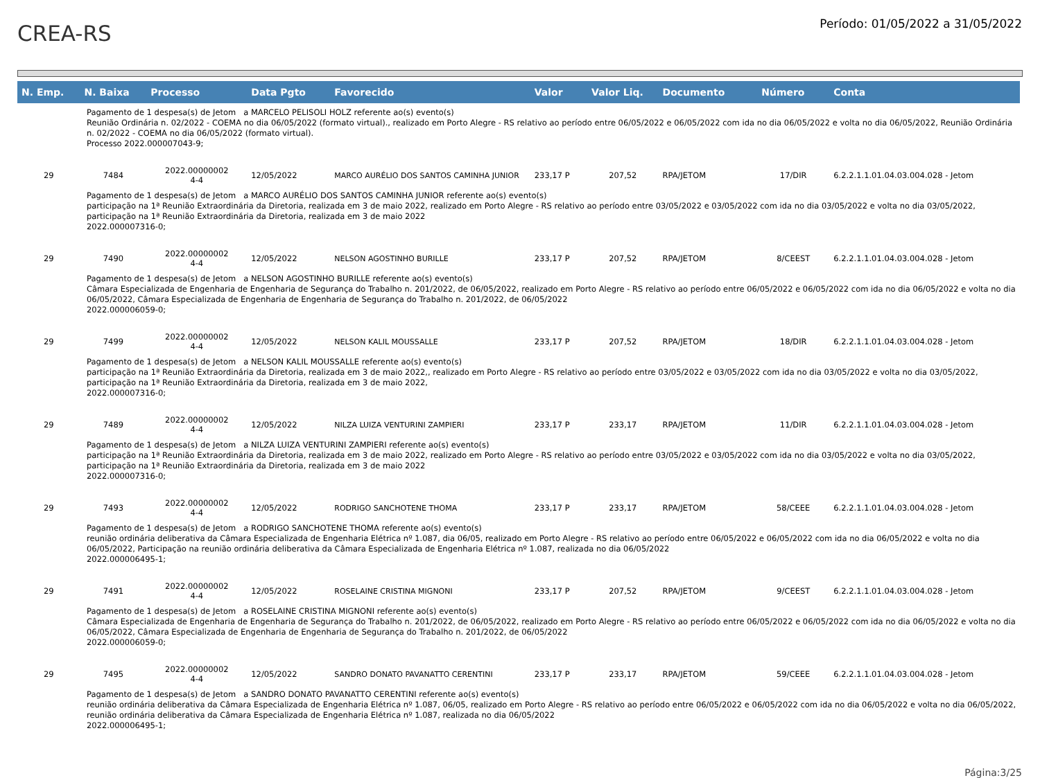CREA-RS
Período: 01/05/2022 a 31/05/2022
| N. Emp. | N. Baixa | Processo | Data Pgto | Favorecido | Valor | Valor Liq. | Documento | Número | Conta |
| --- | --- | --- | --- | --- | --- | --- | --- | --- | --- |
| Pagamento de 1 despesa(s) de Jetom a MARCELO PELISOLI HOLZ referente ao(s) evento(s) Reunião Ordinária n. 02/2022 - COEMA no dia 06/05/2022 (formato virtual)., realizado em Porto Alegre - RS relativo ao período entre 06/05/2022 e 06/05/2022 com ida no dia 06/05/2022 e volta no dia 06/05/2022, Reunião Ordinária n. 02/2022 - COEMA no dia 06/05/2022 (formato virtual). Processo 2022.000007043-9; | | | | | | | | | |
| 29 | 7484 | 2022.00000002 4-4 | 12/05/2022 | MARCO AURÉLIO DOS SANTOS CAMINHA JUNIOR | 233,17 P | 207,52 | RPA/JETOM | 17/DIR | 6.2.2.1.1.01.04.03.004.028 - Jetom |
| Pagamento de 1 despesa(s) de Jetom a MARCO AURÉLIO DOS SANTOS CAMINHA JUNIOR referente ao(s) evento(s) participação na 1ª Reunião Extraordinária da Diretoria, realizada em 3 de maio 2022, realizado em Porto Alegre - RS relativo ao período entre 03/05/2022 e 03/05/2022 com ida no dia 03/05/2022 e volta no dia 03/05/2022, participação na 1ª Reunião Extraordinária da Diretoria, realizada em 3 de maio 2022 2022.000007316-0; | | | | | | | | | |
| 29 | 7490 | 2022.00000002 4-4 | 12/05/2022 | NELSON AGOSTINHO BURILLE | 233,17 P | 207,52 | RPA/JETOM | 8/CEEST | 6.2.2.1.1.01.04.03.004.028 - Jetom |
| Pagamento de 1 despesa(s) de Jetom a NELSON AGOSTINHO BURILLE referente ao(s) evento(s) Câmara Especializada de Engenharia de Engenharia de Segurança do Trabalho n. 201/2022, de 06/05/2022, realizado em Porto Alegre - RS relativo ao período entre 06/05/2022 e 06/05/2022 com ida no dia 06/05/2022 e volta no dia 06/05/2022, Câmara Especializada de Engenharia de Engenharia de Segurança do Trabalho n. 201/2022, de 06/05/2022 2022.000006059-0; | | | | | | | | | |
| 29 | 7499 | 2022.00000002 4-4 | 12/05/2022 | NELSON KALIL MOUSSALLE | 233,17 P | 207,52 | RPA/JETOM | 18/DIR | 6.2.2.1.1.01.04.03.004.028 - Jetom |
| Pagamento de 1 despesa(s) de Jetom a NELSON KALIL MOUSSALLE referente ao(s) evento(s) participação na 1ª Reunião Extraordinária da Diretoria, realizada em 3 de maio 2022,, realizado em Porto Alegre - RS relativo ao período entre 03/05/2022 e 03/05/2022 com ida no dia 03/05/2022 e volta no dia 03/05/2022, participação na 1ª Reunião Extraordinária da Diretoria, realizada em 3 de maio 2022, 2022.000007316-0; | | | | | | | | | |
| 29 | 7489 | 2022.00000002 4-4 | 12/05/2022 | NILZA LUIZA VENTURINI ZAMPIERI | 233,17 P | 233,17 | RPA/JETOM | 11/DIR | 6.2.2.1.1.01.04.03.004.028 - Jetom |
| Pagamento de 1 despesa(s) de Jetom a NILZA LUIZA VENTURINI ZAMPIERI referente ao(s) evento(s) participação na 1ª Reunião Extraordinária da Diretoria, realizada em 3 de maio 2022, realizado em Porto Alegre - RS relativo ao período entre 03/05/2022 e 03/05/2022 com ida no dia 03/05/2022 e volta no dia 03/05/2022, participação na 1ª Reunião Extraordinária da Diretoria, realizada em 3 de maio 2022 2022.000007316-0; | | | | | | | | | |
| 29 | 7493 | 2022.00000002 4-4 | 12/05/2022 | RODRIGO SANCHOTENE THOMA | 233,17 P | 233,17 | RPA/JETOM | 58/CEEE | 6.2.2.1.1.01.04.03.004.028 - Jetom |
| Pagamento de 1 despesa(s) de Jetom a RODRIGO SANCHOTENE THOMA referente ao(s) evento(s) reunião ordinária deliberativa da Câmara Especializada de Engenharia Elétrica nº 1.087, dia 06/05, realizado em Porto Alegre - RS relativo ao período entre 06/05/2022 e 06/05/2022 com ida no dia 06/05/2022 e volta no dia 06/05/2022, Participação na reunião ordinária deliberativa da Câmara Especializada de Engenharia Elétrica nº 1.087, realizada no dia 06/05/2022 2022.000006495-1; | | | | | | | | | |
| 29 | 7491 | 2022.00000002 4-4 | 12/05/2022 | ROSELAINE CRISTINA MIGNONI | 233,17 P | 207,52 | RPA/JETOM | 9/CEEST | 6.2.2.1.1.01.04.03.004.028 - Jetom |
| Pagamento de 1 despesa(s) de Jetom a ROSELAINE CRISTINA MIGNONI referente ao(s) evento(s) Câmara Especializada de Engenharia de Engenharia de Segurança do Trabalho n. 201/2022, de 06/05/2022, realizado em Porto Alegre - RS relativo ao período entre 06/05/2022 e 06/05/2022 com ida no dia 06/05/2022 e volta no dia 06/05/2022, Câmara Especializada de Engenharia de Engenharia de Segurança do Trabalho n. 201/2022, de 06/05/2022 2022.000006059-0; | | | | | | | | | |
| 29 | 7495 | 2022.00000002 4-4 | 12/05/2022 | SANDRO DONATO PAVANATTO CERENTINI | 233,17 P | 233,17 | RPA/JETOM | 59/CEEE | 6.2.2.1.1.01.04.03.004.028 - Jetom |
| Pagamento de 1 despesa(s) de Jetom a SANDRO DONATO PAVANATTO CERENTINI referente ao(s) evento(s) reunião ordinária deliberativa da Câmara Especializada de Engenharia Elétrica nº 1.087, 06/05, realizado em Porto Alegre - RS relativo ao período entre 06/05/2022 e 06/05/2022 com ida no dia 06/05/2022 e volta no dia 06/05/2022, reunião ordinária deliberativa da Câmara Especializada de Engenharia Elétrica nº 1.087, realizada no dia 06/05/2022 2022.000006495-1; | | | | | | | | | |
Página:3/25